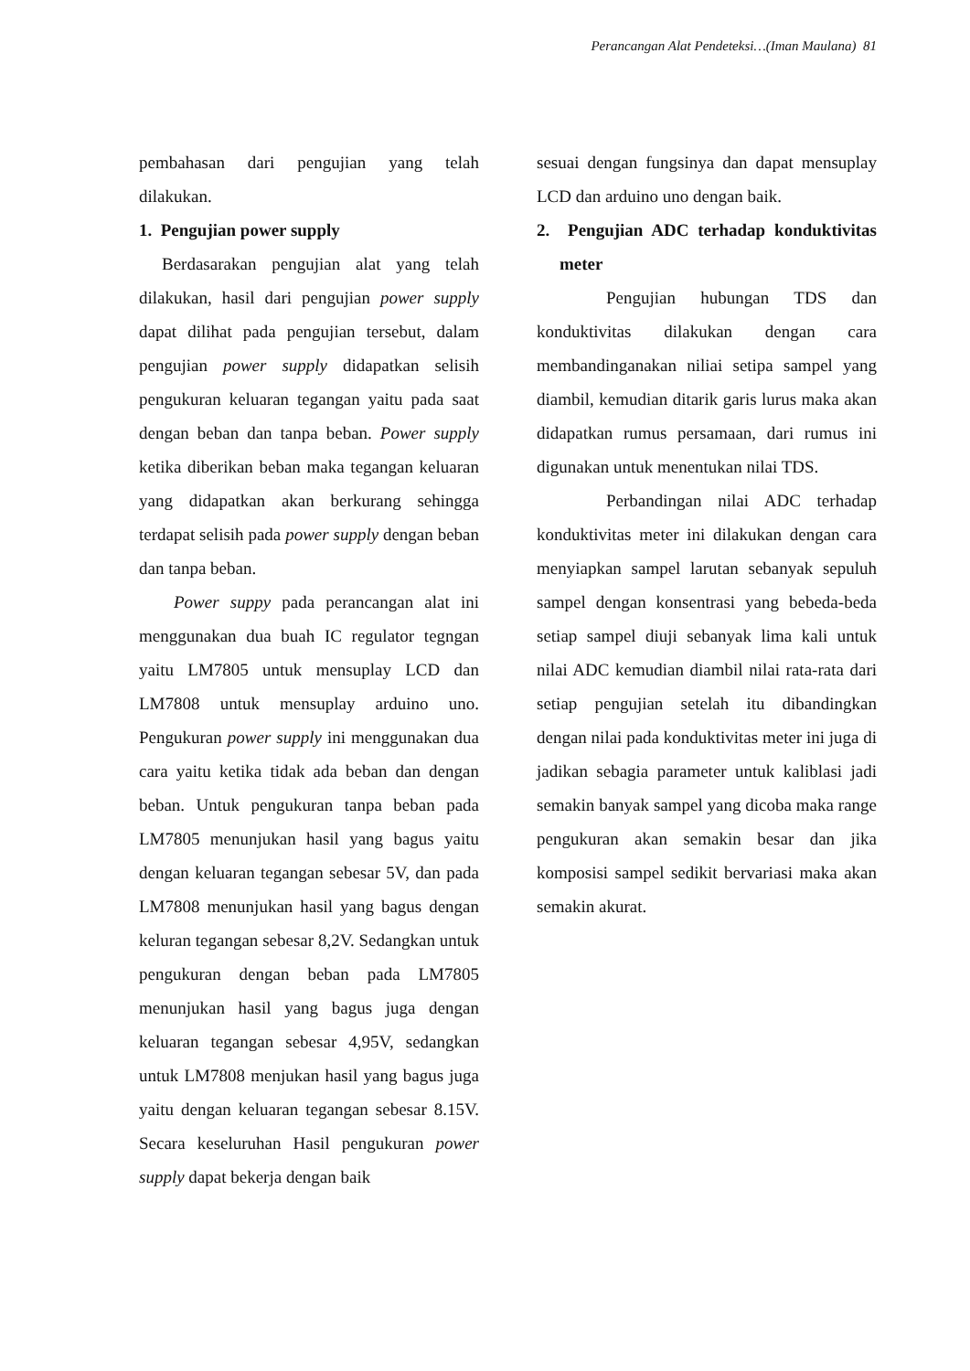Perancangan Alat Pendeteksi…(Iman Maulana) 81
pembahasan dari pengujian yang telah dilakukan.
1. Pengujian power supply
Berdasarakan pengujian alat yang telah dilakukan, hasil dari pengujian power supply dapat dilihat pada pengujian tersebut, dalam pengujian power supply didapatkan selisih pengukuran keluaran tegangan yaitu pada saat dengan beban dan tanpa beban. Power supply ketika diberikan beban maka tegangan keluaran yang didapatkan akan berkurang sehingga terdapat selisih pada power supply dengan beban dan tanpa beban.
Power suppy pada perancangan alat ini menggunakan dua buah IC regulator tegngan yaitu LM7805 untuk mensuplay LCD dan LM7808 untuk mensuplay arduino uno. Pengukuran power supply ini menggunakan dua cara yaitu ketika tidak ada beban dan dengan beban. Untuk pengukuran tanpa beban pada LM7805 menunjukan hasil yang bagus yaitu dengan keluaran tegangan sebesar 5V, dan pada LM7808 menunjukan hasil yang bagus dengan keluran tegangan sebesar 8,2V. Sedangkan untuk pengukuran dengan beban pada LM7805 menunjukan hasil yang bagus juga dengan keluaran tegangan sebesar 4,95V, sedangkan untuk LM7808 menjukan hasil yang bagus juga yaitu dengan keluaran tegangan sebesar 8.15V. Secara keseluruhan Hasil pengukuran power supply dapat bekerja dengan baik
sesuai dengan fungsinya dan dapat mensuplay LCD dan arduino uno dengan baik.
2. Pengujian ADC terhadap konduktivitas meter
Pengujian hubungan TDS dan konduktivitas dilakukan dengan cara membandinganakan niliai setipa sampel yang diambil, kemudian ditarik garis lurus maka akan didapatkan rumus persamaan, dari rumus ini digunakan untuk menentukan nilai TDS.
Perbandingan nilai ADC terhadap konduktivitas meter ini dilakukan dengan cara menyiapkan sampel larutan sebanyak sepuluh sampel dengan konsentrasi yang bebeda-beda setiap sampel diuji sebanyak lima kali untuk nilai ADC kemudian diambil nilai rata-rata dari setiap pengujian setelah itu dibandingkan dengan nilai pada konduktivitas meter ini juga di jadikan sebagia parameter untuk kaliblasi jadi semakin banyak sampel yang dicoba maka range pengukuran akan semakin besar dan jika komposisi sampel sedikit bervariasi maka akan semakin akurat.